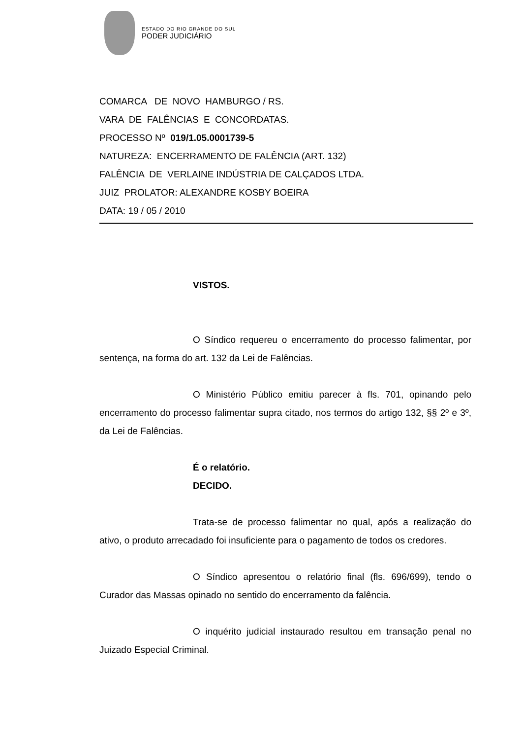ESTADO DO RIO GRANDE DO SUL
PODER JUDICIÁRIO
COMARCA DE NOVO HAMBURGO / RS.
VARA DE FALÊNCIAS E CONCORDATAS.
PROCESSO Nº 019/1.05.0001739-5
NATUREZA: ENCERRAMENTO DE FALÊNCIA (ART. 132)
FALÊNCIA DE VERLAINE INDÚSTRIA DE CALÇADOS LTDA.
JUIZ PROLATOR: ALEXANDRE KOSBY BOEIRA
DATA: 19 / 05 / 2010
VISTOS.
O Síndico requereu o encerramento do processo falimentar, por sentença, na forma do art. 132 da Lei de Falências.
O Ministério Público emitiu parecer à fls. 701, opinando pelo encerramento do processo falimentar supra citado, nos termos do artigo 132, §§ 2º e 3º, da Lei de Falências.
É o relatório.
DECIDO.
Trata-se de processo falimentar no qual, após a realização do ativo, o produto arrecadado foi insuficiente para o pagamento de todos os credores.
O Síndico apresentou o relatório final (fls. 696/699), tendo o Curador das Massas opinado no sentido do encerramento da falência.
O inquérito judicial instaurado resultou em transação penal no Juizado Especial Criminal.